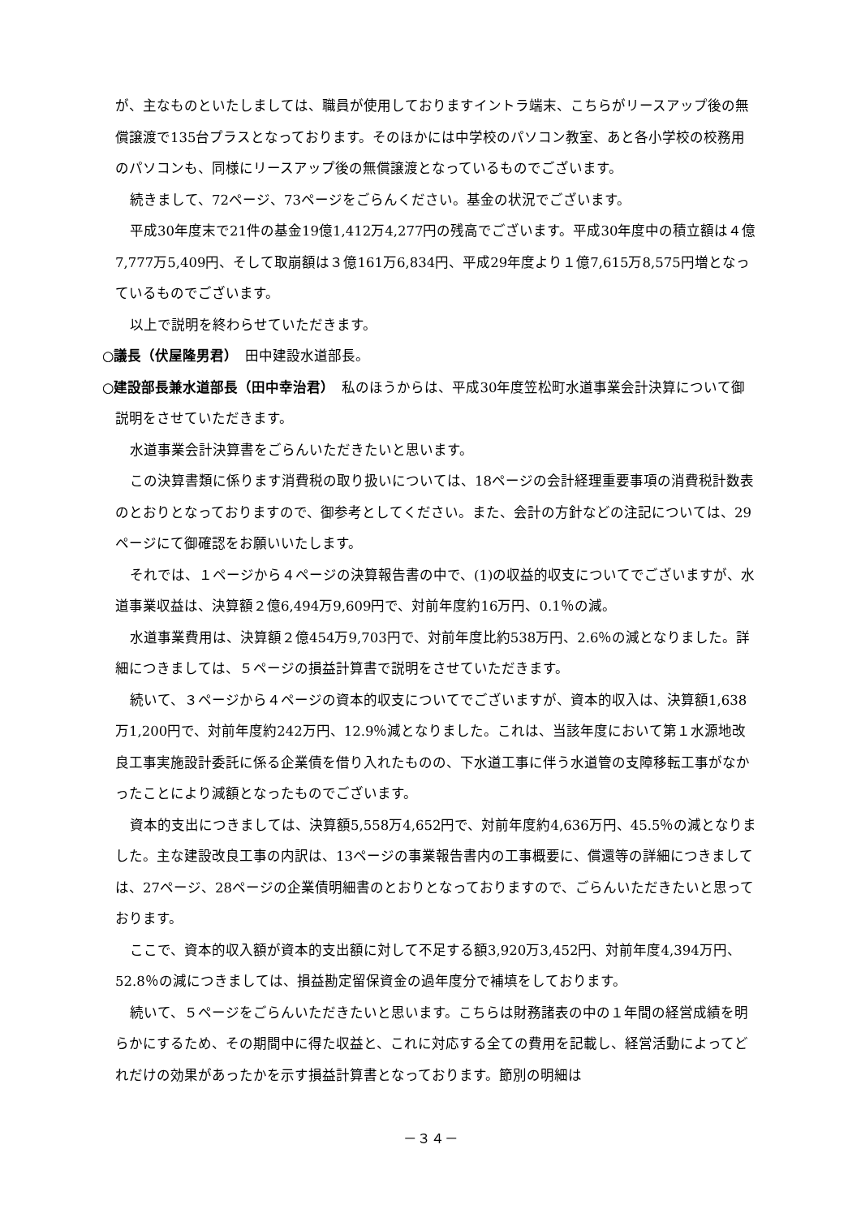が、主なものといたしましては、職員が使用しておりますイントラ端末、こちらがリースアップ後の無償譲渡で135台プラスとなっております。そのほかには中学校のパソコン教室、あと各小学校の校務用のパソコンも、同様にリースアップ後の無償譲渡となっているものでございます。
続きまして、72ページ、73ページをごらんください。基金の状況でございます。
平成30年度末で21件の基金19億1,412万4,277円の残高でございます。平成30年度中の積立額は４億7,777万5,409円、そして取崩額は３億161万6,834円、平成29年度より１億7,615万8,575円増となっているものでございます。
以上で説明を終わらせていただきます。
○議長（伏屋隆男君）　田中建設水道部長。
○建設部長兼水道部長（田中幸治君）　私のほうからは、平成30年度笠松町水道事業会計決算について御説明をさせていただきます。
水道事業会計決算書をごらんいただきたいと思います。
この決算書類に係ります消費税の取り扱いについては、18ページの会計経理重要事項の消費税計数表のとおりとなっておりますので、御参考としてください。また、会計の方針などの注記については、29ページにて御確認をお願いいたします。
それでは、１ページから４ページの決算報告書の中で、(1)の収益的収支についてでございますが、水道事業収益は、決算額２億6,494万9,609円で、対前年度約16万円、0.1％の減。
水道事業費用は、決算額２億454万9,703円で、対前年度比約538万円、2.6％の減となりました。詳細につきましては、５ページの損益計算書で説明をさせていただきます。
続いて、３ページから４ページの資本的収支についてでございますが、資本的収入は、決算額1,638万1,200円で、対前年度約242万円、12.9％減となりました。これは、当該年度において第１水源地改良工事実施設計委託に係る企業債を借り入れたものの、下水道工事に伴う水道管の支障移転工事がなかったことにより減額となったものでございます。
資本的支出につきましては、決算額5,558万4,652円で、対前年度約4,636万円、45.5％の減となりました。主な建設改良工事の内訳は、13ページの事業報告書内の工事概要に、償還等の詳細につきましては、27ページ、28ページの企業債明細書のとおりとなっておりますので、ごらんいただきたいと思っております。
ここで、資本的収入額が資本的支出額に対して不足する額3,920万3,452円、対前年度4,394万円、52.8％の減につきましては、損益勘定留保資金の過年度分で補填をしております。
続いて、５ページをごらんいただきたいと思います。こちらは財務諸表の中の１年間の経営成績を明らかにするため、その期間中に得た収益と、これに対応する全ての費用を記載し、経営活動によってどれだけの効果があったかを示す損益計算書となっております。節別の明細は
－３４－